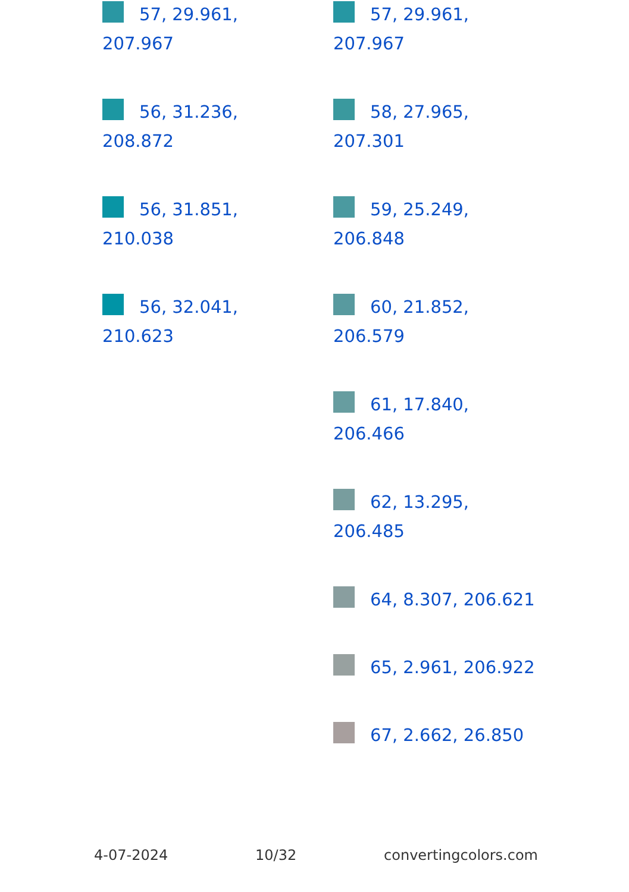57, 29.961, 207.967
56, 31.236, 208.872
56, 31.851, 210.038
56, 32.041, 210.623
57, 29.961, 207.967
58, 27.965, 207.301
59, 25.249, 206.848
60, 21.852, 206.579
61, 17.840, 206.466
62, 13.295, 206.485
64, 8.307, 206.621
65, 2.961, 206.922
67, 2.662, 26.850
4-07-2024 10/32 convertingcolors.com